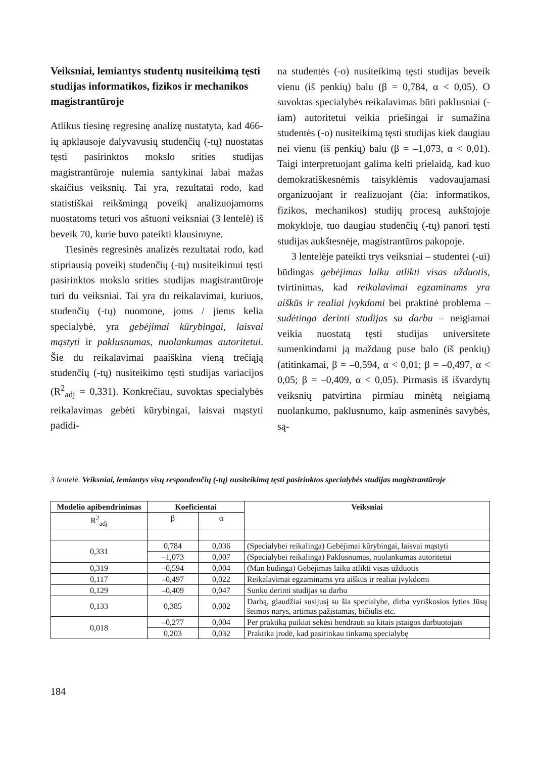Veiksniai, lemiantys studentų nusiteikimą tęsti studijas informatikos, fizikos ir mechanikos magistrantūroje
Atlikus tiesinę regresinę analizę nustatyta, kad 466-ių apklausoje dalyvavusių studenčių (-tų) nuostatas tęsti pasirinktos mokslo srities studijas magistrantūroje nulemia santykinai labai mažas skaičius veiksnių. Tai yra, rezultatai rodo, kad statistiškai reikšmingą poveikį analizuojamoms nuostatoms teturi vos aštuoni veiksniai (3 lentelė) iš beveik 70, kurie buvo pateikti klausimyne.
Tiesinės regresinės analizės rezultatai rodo, kad stipriausią poveikį studenčių (-tų) nusiteikimui tęsti pasirinktos mokslo srities studijas magistrantūroje turi du veiksniai. Tai yra du reikalavimai, kuriuos, studenčių (-tų) nuomone, joms / jiems kelia specialybė, yra gebėjimai kūrybingai, laisvai mąstyti ir paklusnumas, nuolankumas autoritetui. Šie du reikalavimai paaiškina vieną trečiąją studenčių (-tų) nusiteikimo tęsti studijas variacijos (R<sup>2</sup><sub>adj</sub> = 0,331). Konkrečiau, suvoktas specialybės reikalavimas gebėti kūrybingai, laisvai mąstyti padidi-
na studentės (-o) nusiteikimą tęsti studijas beveik vienu (iš penkių) balu (β = 0,784, α < 0,05). O suvoktas specialybės reikalavimas būti paklusniai (-iam) autoritetui veikia priešingai ir sumažina studentės (-o) nusiteikimą tęsti studijas kiek daugiau nei vienu (iš penkių) balu (β = –1,073, α < 0,01). Taigi interpretuojant galima kelti prielaidą, kad kuo demokratiškesnėmis taisyklėmis vadovaujamasi organizuojant ir realizuojant (čia: informatikos, fizikos, mechanikos) studijų procesą aukštojoje mokykloje, tuo daugiau studenčių (-tų) panori tęsti studijas aukštesnėje, magistrantūros pakopoje.
3 lentelėje pateikti trys veiksniai – studentei (-ui) būdingas gebėjimas laiku atlikti visas užduotis, tvirtinimas, kad reikalavimai egzaminams yra aiškūs ir realiai įvykdomi bei praktinė problema – sudėtinga derinti studijas su darbu – neigiamai veikia nuostatą tęsti studijas universitete sumenkindami ją maždaug puse balo (iš penkių) (atitinkamai, β = –0,594, α < 0,01; β = –0,497, α < 0,05; β = –0,409, α < 0,05). Pirmasis iš išvardytų veiksnių patvirtina pirmiau minėtą neigiamą nuolankumo, paklusnumo, kaip asmeninės savybės, są-
3 lentelė. Veiksniai, lemiantys visų respondenčių (-tų) nusiteikimą tęsti pasirinktos specialybės studijas magistrantūroje
| Modelio apibendrinimas | Koeficientai | | Veiksniai |
| --- | --- | --- | --- |
| R<sup>2</sup><sub>adj</sub> | β | α | |
| 0,331 | 0,784 | 0,036 | (Specialybei reikalinga) Gebėjimai kūrybingai, laisvai mąstyti |
| | –1,073 | 0,007 | (Specialybei reikalinga) Paklusnumas, nuolankumas autoritetui |
| 0,319 | –0,594 | 0,004 | (Man būdinga) Gebėjimas laiku atlikti visas užduotis |
| 0,117 | –0,497 | 0,022 | Reikalavimai egzaminams yra aiškūs ir realiai įvykdomi |
| 0,129 | –0,409 | 0,047 | Sunku derinti studijas su darbu |
| 0,133 | 0,385 | 0,002 | Darbą, glaudžiai susijusį su šia specialybe, dirba vyriškosios lyties Jūsų šeimos narys, artimas pažįstamas, bičiulis etc. |
| 0,018 | –0,277 | 0,004 | Per praktiką puikiai sekėsi bendrauti su kitais įstaigos darbuotojais |
| | 0,203 | 0,032 | Praktika įrodė, kad pasirinkau tinkamą specialybę |
184